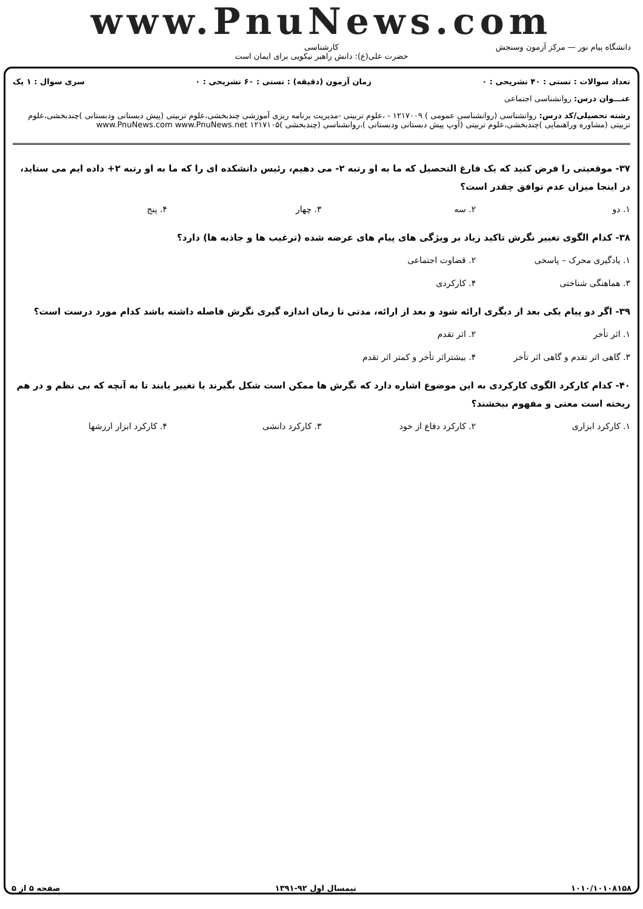www.PnuNews.com
کارشناسی
حضرت علی(ع): دانش راهبر نیکویی برای ایمان است
دانشگاه پیام نور — مرکز آزمون وسنجش
تعداد سوالات : تستی : ۴۰ تشریحی : ۰ زمان آزمون (دقیقه) : تستی : ۶۰ تشریحی : ۰ سری سوال : ۱ یک
عنـــوان درس: روانشناسی اجتماعی
رشته تحصیلی/کد درس: روانشناسی (روانشناسی عمومی ) ۱۲۱۷۰۰۹ - ،علوم تربیتی -مدیریت برنامه ریزی آموزشی چندبخشی،علوم تربیتی (پیش دبستانی ودبستانی )چندبخشی،علوم تربیتی (مشاوره وراهنمایی )چندبخشی،علوم تربیتی (آوپ پیش دبستانی ودبستانی )،روانشناسی (چندبخشی )۱۲۱۷۱۰۵ www.PnuNews.com www.PnuNews.net
۳۷- موقعیتی را فرض کنید که یک فارغ التحصیل که ما به او رتبه ۲- می دهیم، رئیس دانشکده ای را که ما به او رتبه ۲+ داده ایم می ستاید، در اینجا میزان عدم توافق چقدر است؟
۱. دو ۲. سه ۳. چهار ۴. پنج
۳۸- کدام الگوی تغییر نگرش تاکید زیاد بر ویژگی های پیام های عرضه شده (ترغیب ها و جاذبه ها) دارد؟
۱. یادگیری محرک – پاسخی ۲. قضاوت اجتماعی ۳. هماهنگی شناختی ۴. کارکردی
۳۹- اگر دو پیام یکی بعد از دیگری ارائه شود و بعد از ارائه، مدتی تا زمان اندازه گیری نگرش فاصله داشته باشد کدام مورد درست است؟
۱. اثر تأخر ۲. اثر تقدم ۳. گاهی اثر تقدم و گاهی اثر تأخر ۴. بیشتراثر تأخر و کمتر اثر تقدم
۴۰- کدام کارکرد الگوی کارکردی به این موضوع اشاره دارد که نگرش ها ممکن است شکل بگیرند یا تغییر یابند تا به آنچه که بی نظم و در هم ریخته است معنی و مفهوم ببخشند؟
۱. کارکرد ابزاری ۲. کارکرد دفاع از خود ۳. کارکرد دانشی ۴. کارکرد ابزار ارزشها
۱۰۱۰/۱۰۱۰۸۱۵۸ نیمسال اول ۹۲-۱۳۹۱ صفحه ۵ از ۵